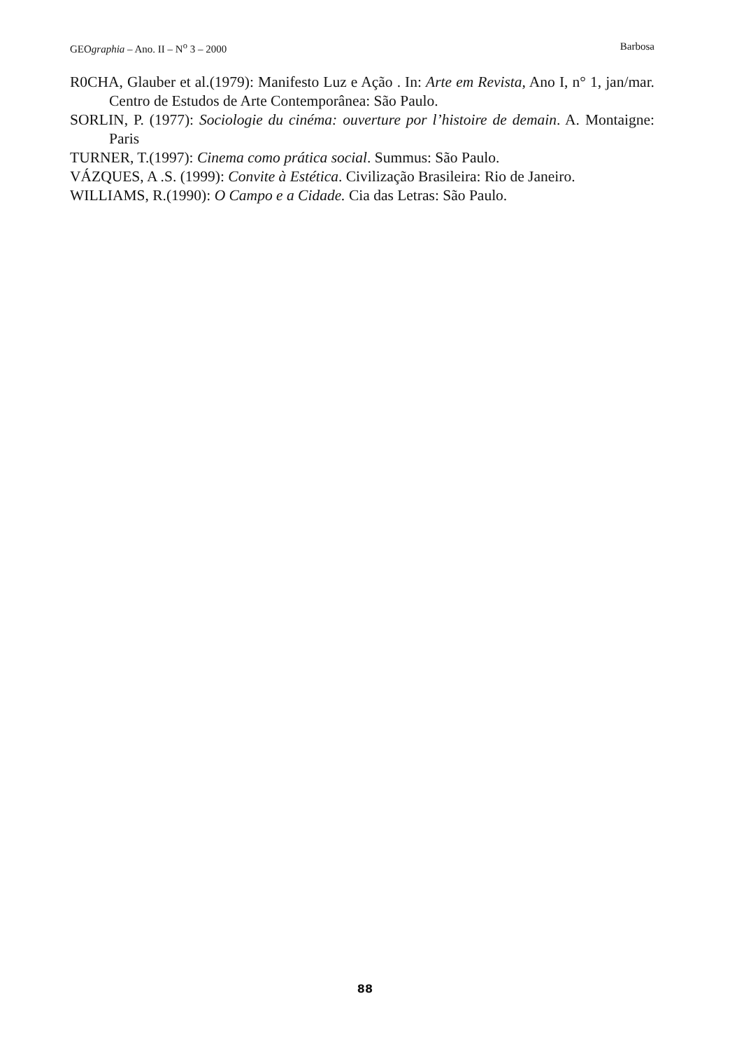GEOgraphia – Ano. II – N<sup>o</sup> 3 – 2000 Barbosa
R0CHA, Glauber et al.(1979): Manifesto Luz e Ação . In: Arte em Revista, Ano I, n° 1, jan/mar. Centro de Estudos de Arte Contemporânea: São Paulo.
SORLIN, P. (1977): Sociologie du cinéma: ouverture por l’histoire de demain. A. Montaigne: Paris
TURNER, T.(1997): Cinema como prática social. Summus: São Paulo.
VÁZQUES, A .S. (1999): Convite à Estética. Civilização Brasileira: Rio de Janeiro.
WILLIAMS, R.(1990): O Campo e a Cidade. Cia das Letras: São Paulo.
88